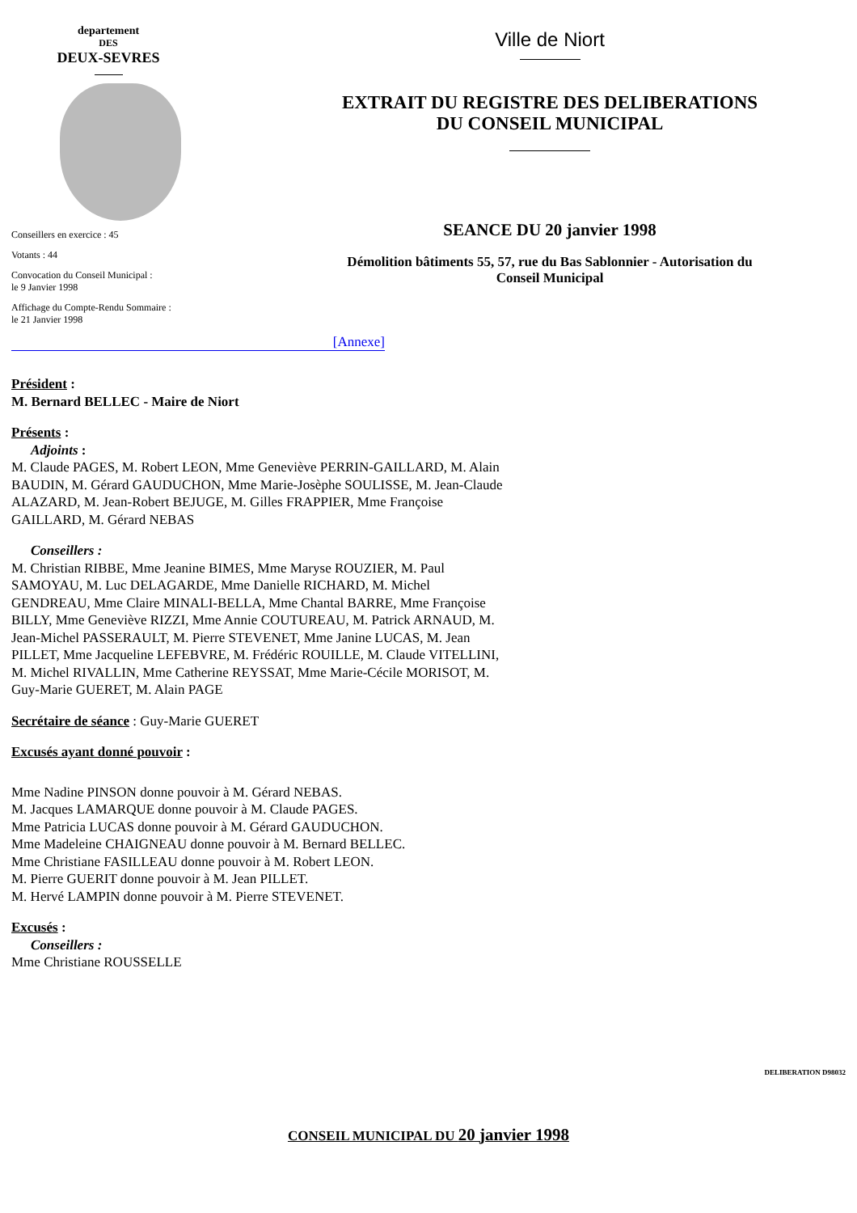departement
DES
DEUX-SEVRES
Conseillers en exercice : 45
Votants : 44
Convocation du Conseil Municipal :
le 9 Janvier 1998
Affichage du Compte-Rendu Sommaire :
le 21 Janvier 1998
Ville de Niort
EXTRAIT DU REGISTRE DES DELIBERATIONS
DU CONSEIL MUNICIPAL
SEANCE DU 20 janvier 1998
Démolition bâtiments 55, 57, rue du Bas Sablonnier - Autorisation du
Conseil Municipal
[Annexe]
Président :
M. Bernard BELLEC - Maire de Niort
Présents :
Adjoints :
M. Claude PAGES, M. Robert LEON, Mme Geneviève PERRIN-GAILLARD, M. Alain
BAUDIN, M. Gérard GAUDUCHON, Mme Marie-Josèphe SOULISSE, M. Jean-Claude
ALAZARD, M. Jean-Robert BEJUGE, M. Gilles FRAPPIER, Mme Françoise
GAILLARD, M. Gérard NEBAS
Conseillers :
M. Christian RIBBE, Mme Jeanine BIMES, Mme Maryse ROUZIER, M. Paul
SAMOYAU, M. Luc DELAGARDE, Mme Danielle RICHARD, M. Michel
GENDREAU, Mme Claire MINALI-BELLA, Mme Chantal BARRE, Mme Françoise
BILLY, Mme Geneviève RIZZI, Mme Annie COUTUREAU, M. Patrick ARNAUD, M.
Jean-Michel PASSERAULT, M. Pierre STEVENET, Mme Janine LUCAS, M. Jean
PILLET, Mme Jacqueline LEFEBVRE, M. Frédéric ROUILLE, M. Claude VITELLINI,
M. Michel RIVALLIN, Mme Catherine REYSSAT, Mme Marie-Cécile MORISOT, M.
Guy-Marie GUERET, M. Alain PAGE
Secrétaire de séance : Guy-Marie GUERET
Excusés ayant donné pouvoir :
Mme Nadine PINSON donne pouvoir à M. Gérard NEBAS.
M. Jacques LAMARQUE donne pouvoir à M. Claude PAGES.
Mme Patricia LUCAS donne pouvoir à M. Gérard GAUDUCHON.
Mme Madeleine CHAIGNEAU donne pouvoir à M. Bernard BELLEC.
Mme Christiane FASILLEAU donne pouvoir à M. Robert LEON.
M. Pierre GUERIT donne pouvoir à M. Jean PILLET.
M. Hervé LAMPIN donne pouvoir à M. Pierre STEVENET.
Excusés :
Conseillers :
Mme Christiane ROUSSELLE
DELIBERATION D98032
CONSEIL MUNICIPAL DU 20 janvier 1998